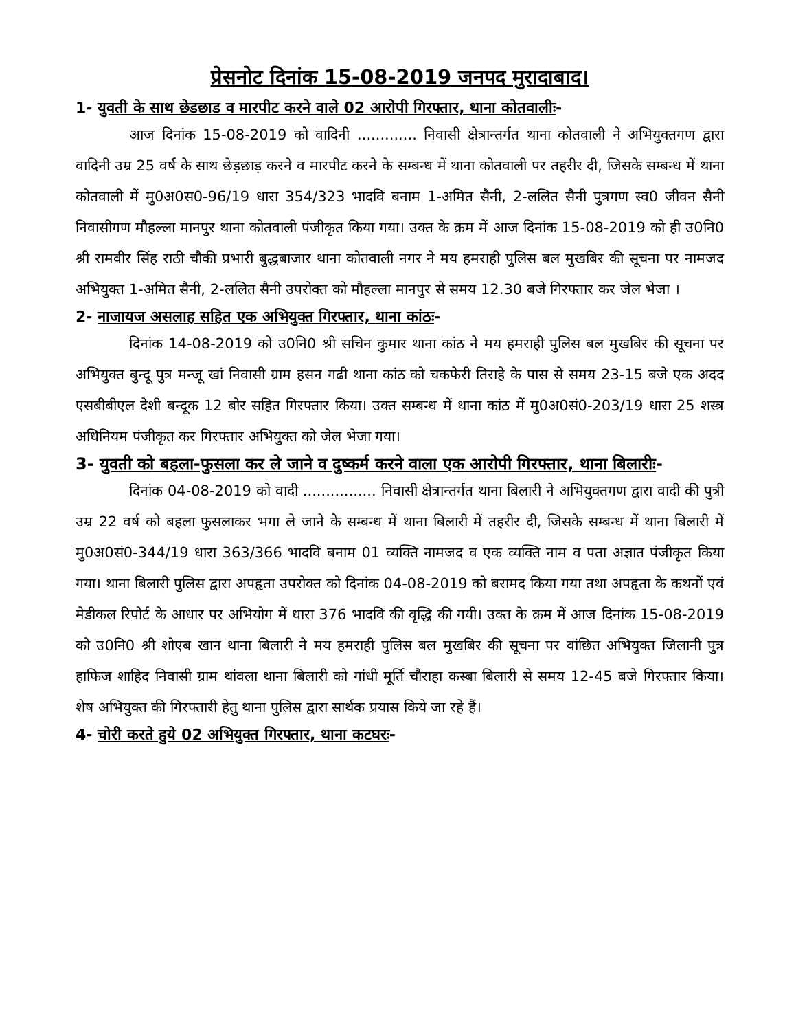प्रेसनोट दिनांक 15-08-2019 जनपद मुरादाबाद।
1- युवती के साथ छेडछाड व मारपीट करने वाले 02 आरोपी गिरफ्तार, थाना कोतवालीः-
आज दिनांक 15-08-2019 को वादिनी ............. निवासी क्षेत्रान्तर्गत थाना कोतवाली ने अभियुक्तगण द्वारा वादिनी उम्र 25 वर्ष के साथ छेड़छाड़ करने व मारपीट करने के सम्बन्ध में थाना कोतवाली पर तहरीर दी, जिसके सम्बन्ध में थाना कोतवाली में मु0अ0स0-96/19 धारा 354/323 भादवि बनाम 1-अमित सैनी, 2-ललित सैनी पुत्रगण स्व0 जीवन सैनी निवासीगण मौहल्ला मानपुर थाना कोतवाली पंजीकृत किया गया। उक्त के क्रम में आज दिनांक 15-08-2019 को ही उ0नि0 श्री रामवीर सिंह राठी चौकी प्रभारी बुद्धबाजार थाना कोतवाली नगर ने मय हमराही पुलिस बल मुखबिर की सूचना पर नामजद अभियुक्त 1-अमित सैनी, 2-ललित सैनी उपरोक्त को मौहल्ला मानपुर से समय 12.30 बजे गिरफ्तार कर जेल भेजा ।
2- नाजायज असलाह सहित एक अभियुक्त गिरफ्तार, थाना कांठः-
दिनांक 14-08-2019 को उ0नि0 श्री सचिन कुमार थाना कांठ ने मय हमराही पुलिस बल मुखबिर की सूचना पर अभियुक्त बुन्दू पुत्र मन्जू खां निवासी ग्राम हसन गढी थाना कांठ को चकफेरी तिराहे के पास से समय 23-15 बजे एक अदद एसबीबीएल देशी बन्दूक 12 बोर सहित गिरफ्तार किया। उक्त सम्बन्ध में थाना कांठ में मु0अ0सं0-203/19 धारा 25 शस्त्र अधिनियम पंजीकृत कर गिरफ्तार अभियुक्त को जेल भेजा गया।
3- युवती को बहला-फुसला कर ले जाने व दुष्कर्म करने वाला एक आरोपी गिरफ्तार, थाना बिलारीः-
दिनांक 04-08-2019 को वादी ................ निवासी क्षेत्रान्तर्गत थाना बिलारी ने अभियुक्तगण द्वारा वादी की पुत्री उम्र 22 वर्ष को बहला फुसलाकर भगा ले जाने के सम्बन्ध में थाना बिलारी में तहरीर दी, जिसके सम्बन्ध में थाना बिलारी में मु0अ0सं0-344/19 धारा 363/366 भादवि बनाम 01 व्यक्ति नामजद व एक व्यक्ति नाम व पता अज्ञात पंजीकृत किया गया। थाना बिलारी पुलिस द्वारा अपहृता उपरोक्त को दिनांक 04-08-2019 को बरामद किया गया तथा अपहृता के कथनों एवं मेडीकल रिपोर्ट के आधार पर अभियोग में धारा 376 भादवि की वृद्धि की गयी। उक्त के क्रम में आज दिनांक 15-08-2019 को उ0नि0 श्री शोएब खान थाना बिलारी ने मय हमराही पुलिस बल मुखबिर की सूचना पर वांछित अभियुक्त जिलानी पुत्र हाफिज शाहिद निवासी ग्राम थांवला थाना बिलारी को गांधी मूर्ति चौराहा कस्बा बिलारी से समय 12-45 बजे गिरफ्तार किया। शेष अभियुक्त की गिरफ्तारी हेतु थाना पुलिस द्वारा सार्थक प्रयास किये जा रहे हैं।
4- चोरी करते हुये 02 अभियुक्त गिरफ्तार, थाना कटघरः-